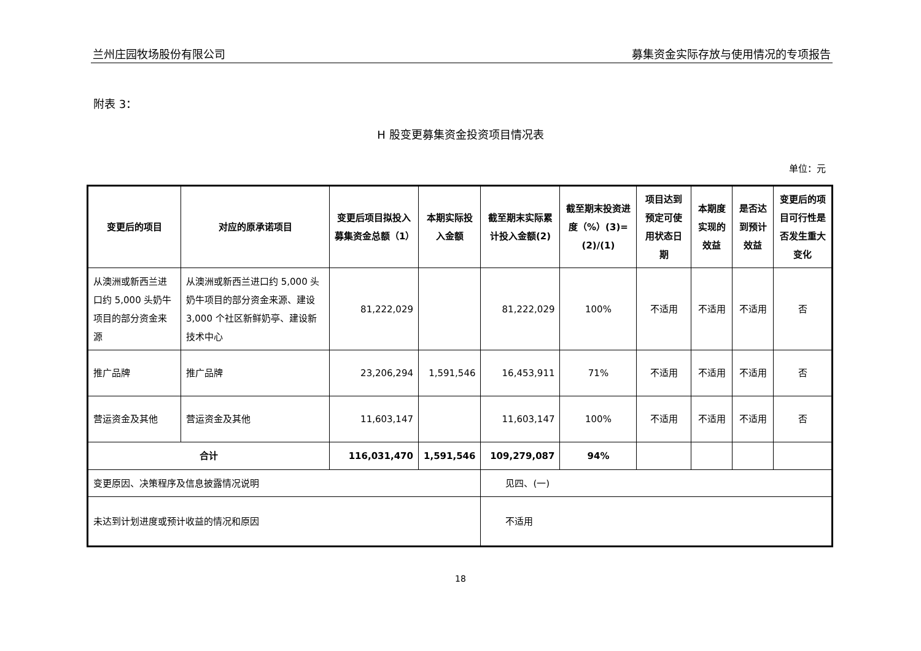兰州庄园牧场股份有限公司 募集资金实际存放与使用情况的专项报告
附表 3：
H 股变更募集资金投资项目情况表
单位：元
| 变更后的项目 | 对应的原承诺项目 | 变更后项目拟投入募集资金总额（1） | 本期实际投入金额 | 截至期末实际累计投入金额(2) | 截至期末投资进度（%）(3)=(2)/(1) | 项目达到预定可使用状态日期 | 本期度实现的效益 | 是否达到预计效益 | 变更后的项目可行性是否发生重大变化 |
| --- | --- | --- | --- | --- | --- | --- | --- | --- | --- |
| 从澳洲或新西兰进口约 5,000 头奶牛项目的部分资金来源 | 从澳洲或新西兰进口约 5,000 头奶牛项目的部分资金来源、建设 3,000 个社区新鲜奶亭、建设新技术中心 | 81,222,029 | | 81,222,029 | 100% | 不适用 | 不适用 | 不适用 | 否 |
| 推广品牌 | 推广品牌 | 23,206,294 | 1,591,546 | 16,453,911 | 71% | 不适用 | 不适用 | 不适用 | 否 |
| 营运资金及其他 | 营运资金及其他 | 11,603,147 | | 11,603,147 | 100% | 不适用 | 不适用 | 不适用 | 否 |
| 合计 | | 116,031,470 | 1,591,546 | 109,279,087 | 94% | | | | |
| 变更原因、决策程序及信息披露情况说明 | | | | 见四、(一) | | | | | |
| 未达到计划进度或预计收益的情况和原因 | | | | 不适用 | | | | | |
18